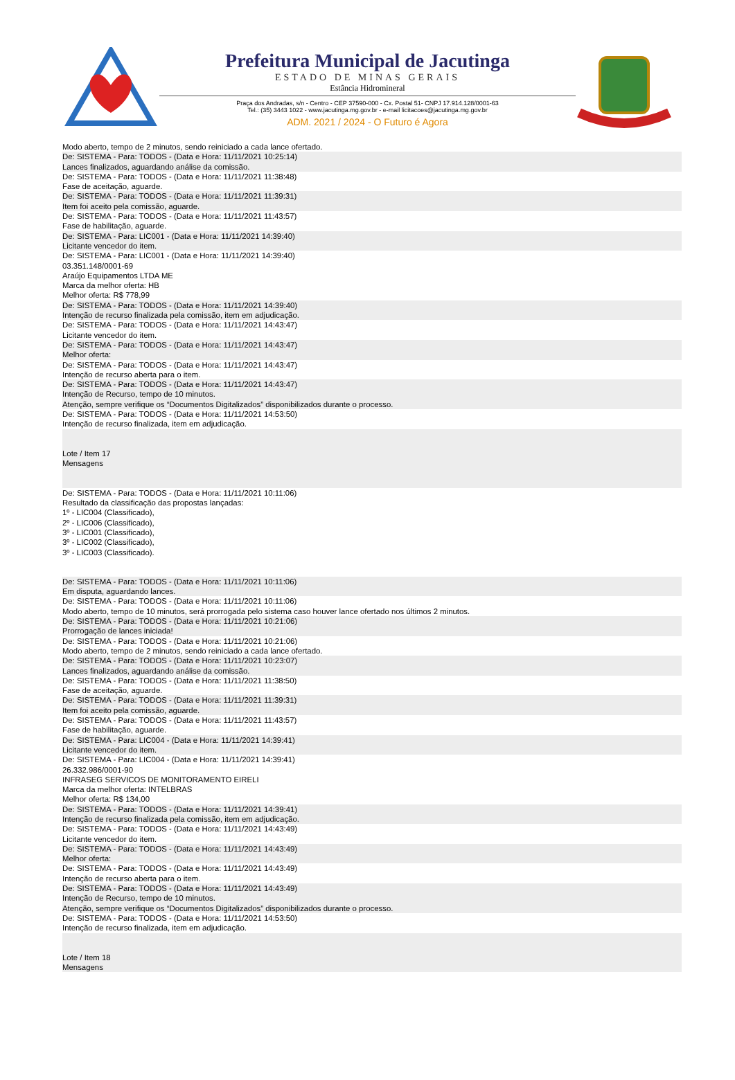Prefeitura Municipal de Jacutinga
ESTADO DE MINAS GERAIS
Estância Hidromineral
Praça dos Andradas, s/n - Centro - CEP 37590-000 - Cx. Postal 51- CNPJ 17.914.128/0001-63
Tel.: (35) 3443 1022 - www.jacutinga.mg.gov.br - e-mail licitacoes@jacutinga.mg.gov.br
ADM. 2021 / 2024 - O Futuro é Agora
Modo aberto, tempo de 2 minutos, sendo reiniciado a cada lance ofertado.
De: SISTEMA - Para: TODOS - (Data e Hora: 11/11/2021 10:25:14)
Lances finalizados, aguardando análise da comissão.
De: SISTEMA - Para: TODOS - (Data e Hora: 11/11/2021 11:38:48)
Fase de aceitação, aguarde.
De: SISTEMA - Para: TODOS - (Data e Hora: 11/11/2021 11:39:31)
Item foi aceito pela comissão, aguarde.
De: SISTEMA - Para: TODOS - (Data e Hora: 11/11/2021 11:43:57)
Fase de habilitação, aguarde.
De: SISTEMA - Para: LIC001 - (Data e Hora: 11/11/2021 14:39:40)
Licitante vencedor do item.
De: SISTEMA - Para: LIC001 - (Data e Hora: 11/11/2021 14:39:40)
03.351.148/0001-69
Araújo Equipamentos LTDA ME
Marca da melhor oferta: HB
Melhor oferta: R$ 778,99
De: SISTEMA - Para: TODOS - (Data e Hora: 11/11/2021 14:39:40)
Intenção de recurso finalizada pela comissão, item em adjudicação.
De: SISTEMA - Para: TODOS - (Data e Hora: 11/11/2021 14:43:47)
Licitante vencedor do item.
De: SISTEMA - Para: TODOS - (Data e Hora: 11/11/2021 14:43:47)
Melhor oferta:
De: SISTEMA - Para: TODOS - (Data e Hora: 11/11/2021 14:43:47)
Intenção de recurso aberta para o item.
De: SISTEMA - Para: TODOS - (Data e Hora: 11/11/2021 14:43:47)
Intenção de Recurso, tempo de 10 minutos.
Atenção, sempre verifique os “Documentos Digitalizados” disponibilizados durante o processo.
De: SISTEMA - Para: TODOS - (Data e Hora: 11/11/2021 14:53:50)
Intenção de recurso finalizada, item em adjudicação.
Lote / Item 17
Mensagens
De: SISTEMA - Para: TODOS - (Data e Hora: 11/11/2021 10:11:06)
Resultado da classificação das propostas lançadas:
1º - LIC004 (Classificado),
2º - LIC006 (Classificado),
3º - LIC001 (Classificado),
3º - LIC002 (Classificado),
3º - LIC003 (Classificado).
De: SISTEMA - Para: TODOS - (Data e Hora: 11/11/2021 10:11:06)
Em disputa, aguardando lances.
De: SISTEMA - Para: TODOS - (Data e Hora: 11/11/2021 10:11:06)
Modo aberto, tempo de 10 minutos, será prorrogada pelo sistema caso houver lance ofertado nos últimos 2 minutos.
De: SISTEMA - Para: TODOS - (Data e Hora: 11/11/2021 10:21:06)
Prorrogação de lances iniciada!
De: SISTEMA - Para: TODOS - (Data e Hora: 11/11/2021 10:21:06)
Modo aberto, tempo de 2 minutos, sendo reiniciado a cada lance ofertado.
De: SISTEMA - Para: TODOS - (Data e Hora: 11/11/2021 10:23:07)
Lances finalizados, aguardando análise da comissão.
De: SISTEMA - Para: TODOS - (Data e Hora: 11/11/2021 11:38:50)
Fase de aceitação, aguarde.
De: SISTEMA - Para: TODOS - (Data e Hora: 11/11/2021 11:39:31)
Item foi aceito pela comissão, aguarde.
De: SISTEMA - Para: TODOS - (Data e Hora: 11/11/2021 11:43:57)
Fase de habilitação, aguarde.
De: SISTEMA - Para: LIC004 - (Data e Hora: 11/11/2021 14:39:41)
Licitante vencedor do item.
De: SISTEMA - Para: LIC004 - (Data e Hora: 11/11/2021 14:39:41)
26.332.986/0001-90
INFRASEG SERVICOS DE MONITORAMENTO EIRELI
Marca da melhor oferta: INTELBRAS
Melhor oferta: R$ 134,00
De: SISTEMA - Para: TODOS - (Data e Hora: 11/11/2021 14:39:41)
Intenção de recurso finalizada pela comissão, item em adjudicação.
De: SISTEMA - Para: TODOS - (Data e Hora: 11/11/2021 14:43:49)
Licitante vencedor do item.
De: SISTEMA - Para: TODOS - (Data e Hora: 11/11/2021 14:43:49)
Melhor oferta:
De: SISTEMA - Para: TODOS - (Data e Hora: 11/11/2021 14:43:49)
Intenção de recurso aberta para o item.
De: SISTEMA - Para: TODOS - (Data e Hora: 11/11/2021 14:43:49)
Intenção de Recurso, tempo de 10 minutos.
Atenção, sempre verifique os “Documentos Digitalizados” disponibilizados durante o processo.
De: SISTEMA - Para: TODOS - (Data e Hora: 11/11/2021 14:53:50)
Intenção de recurso finalizada, item em adjudicação.
Lote / Item 18
Mensagens